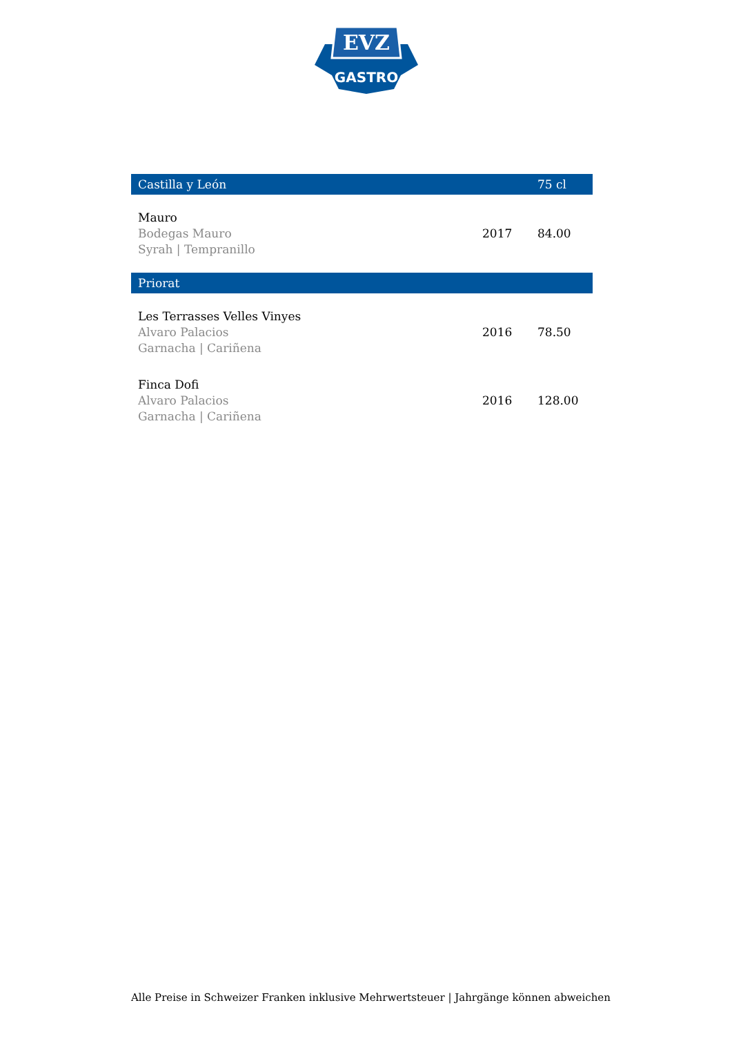EVZ
GASTRO
| Castilla y León | | 75 cl |
| --- | --- | --- |
| Mauro Bodegas Mauro Syrah / Tempranillo | 2017 | 84.00 |
| Priorat | | |
| Les Terrasses Velles Vinyes Alvaro Palacios Garnacha / Cariñena | 2016 | 78.50 |
| Finca Dofi Alvaro Palacios Garnacha / Cariñena | 2016 | 128.00 |
Alle Preise in Schweizer Franken inklusive Mehrwertsteuer | Jahrgänge können abweichen